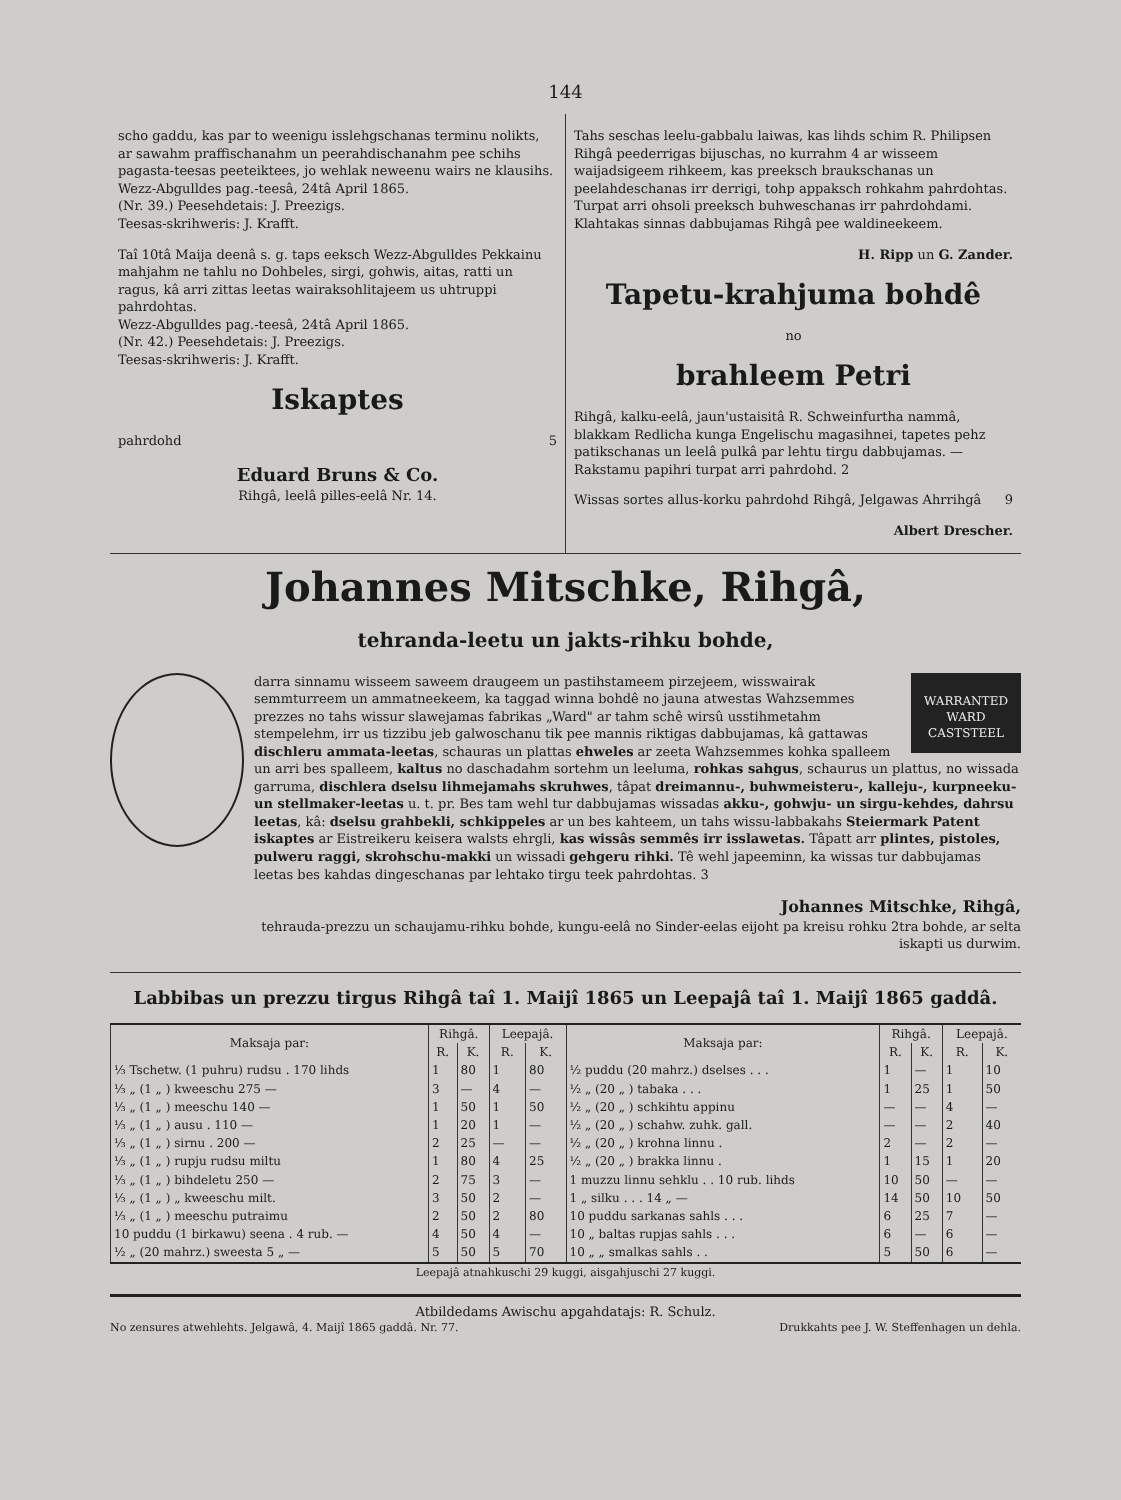144
scho gaddu, kas par to weenigu isslehgschanas terminu nolikts, ar sawahm praffischanahm un peerahdischanahm pee schihs pagasta-teesas peeteiktees, jo wehlak neweenu wairs ne klausihs.
Wezz-Abgulldes pag.-teesâ, 24tâ April 1865.
(Nr. 39.) Peesehdetais: J. Preezigs.
Teesas-skrihweris: J. Krafft.
Taî 10tâ Maija deenâ s. g. taps eeksch Wezz-Abgulldes Pekkainu mahjahm ne tahlu no Dohbeles, sirgi, gohwis, aitas, ratti un ragus, kâ arri zittas leetas wairaksohlitajeem us uhtruppi pahrdohtas.
Wezz-Abgulldes pag.-teesâ, 24tâ April 1865.
(Nr. 42.) Peesehdetais: J. Preezigs.
Teesas-skrihweris: J. Krafft.
Iskaptes
pahrdohd 5
Eduard Bruns & Co.
Rihgâ, leelâ pilles-eelâ Nr. 14.
Tahs seschas leelu-gabbalu laiwas, kas lihds schim R. Philipsen Rihgâ peederrigas bijuschas, no kurrahm 4 ar wisseem waijadsigeem rihkeem, kas preeksch braukschanas un peelahdeschanas irr derrigi, tohp appaksch rohkahm pahrdohtas. Turpat arri ohsoli preeksch buhweschanas irr pahrdohdami. Klahtakas sinnas dabbujamas Rihgâ pee waldineekeem.
H. Ripp un G. Zander.
Tapetu-krahjuma bohdê
no
brahleem Petri
Rihgâ, kalku-eelâ, jaun'ustaisitâ R. Schweinfurtha nammâ, blakkam Redlicha kunga Engelischu magasihnei, tapetes pehz patikschanas un leelâ pulkâ par lehtu tirgu dabbujamas. — Rakstamu papihri turpat arri pahrdohd. 2
Wissas sortes allus-korku pahrdohd Rihgâ, Jelgawas Ahrrihgâ 9
Albert Drescher.
Johannes Mitschke, Rihgâ,
tehranda-leetu un jakts-rihku bohde,
WARRANTED
WARD
CASTSTEEL
darra sinnamu wisseem saweem draugeem un pastihstameem pirzejeem, wisswairak semmturreem un ammatneekeem, ka taggad winna bohdê no jauna atwestas Wahzsemmes prezzes no tahs wissur slawejamas fabrikas „Ward" ar tahm schê wirsû usstihmetahm stempelehm, irr us tizzibu jeb galwoschanu tik pee mannis riktigas dabbujamas, kâ gattawas dischleru ammata-leetas, schauras un plattas ehweles ar zeeta Wahzsemmes kohka spalleem un arri bes spalleem, kaltus no daschadahm sortehm un leeluma, rohkas sahgus, schaurus un plattus, no wissada garruma, dischlera dselsu lihmejamahs skruhwes, tâpat dreimannu-, buhwmeisteru-, kalleju-, kurpneeku- un stellmaker-leetas u. t. pr. Bes tam wehl tur dabbujamas wissadas akku-, gohwju- un sirgu-kehdes, dahrsu leetas, kâ: dselsu grahbekli, schkippeles ar un bes kahteem, un tahs wissu-labbakahs Steiermark Patent iskaptes ar Eistreikeru keisera walsts ehrgli, kas wissâs semmês irr isslawetas. Tâpatt arr plintes, pistoles, pulweru raggi, skrohschu-makki un wissadi gehgeru rihki. Tê wehl japeeminn, ka wissas tur dabbujamas leetas bes kahdas dingeschanas par lehtako tirgu teek pahrdohtas. 3
Johannes Mitschke, Rihgâ,
tehrauda-prezzu un schaujamu-rihku bohde, kungu-eelâ no Sinder-eelas eijoht pa kreisu rohku 2tra bohde, ar selta iskapti us durwim.
Labbibas un prezzu tirgus Rihgâ taî 1. Maijî 1865 un Leepajâ taî 1. Maijî 1865 gaddâ.
| Maksaja par: | Rihgâ. | | Leepajâ. | |
| --- | --- | --- | --- | --- |
| | R. | K. | R. | K. |
| ⅓ Tschetw. (1 puhru) rudsu . 170 lihds | 1 | 80 | 1 | 80 |
| ⅓ „ (1 „ ) kweeschu 275 — | 3 | — | 4 | — |
| ⅓ „ (1 „ ) meeschu 140 — | 1 | 50 | 1 | 50 |
| ⅓ „ (1 „ ) ausu . 110 — | 1 | 20 | 1 | — |
| ⅓ „ (1 „ ) sirnu . 200 — | 2 | 25 | — | — |
| ⅓ „ (1 „ ) rupju rudsu miltu | 1 | 80 | 4 | 25 |
| ⅓ „ (1 „ ) bihdeletu 250 — | 2 | 75 | 3 | — |
| ⅓ „ (1 „ ) „ kweeschu milt. | 3 | 50 | 2 | — |
| ⅓ „ (1 „ ) meeschu putraimu | 2 | 50 | 2 | 80 |
| 10 puddu (1 birkawu) seena . 4 rub. — | 4 | 50 | 4 | — |
| ½ „ (20 mahrz.) sweesta 5 „ — | 5 | 50 | 5 | 70 |
| Maksaja par: | Rihgâ. | | Leepajâ. | |
| --- | --- | --- | --- | --- |
| | R. | K. | R. | K. |
| ½ puddu (20 mahrz.) dselses . . . | 1 | — | 1 | 10 |
| ½ „ (20 „ ) tabaka . . . | 1 | 25 | 1 | 50 |
| ½ „ (20 „ ) schkihtu appinu | — | — | 4 | — |
| ½ „ (20 „ ) schahw. zuhk. gall. | — | — | 2 | 40 |
| ½ „ (20 „ ) krohna linnu . | 2 | — | 2 | — |
| ½ „ (20 „ ) brakka linnu . | 1 | 15 | 1 | 20 |
| 1 muzzu linnu sehklu . . 10 rub. lihds | 10 | 50 | — | — |
| 1 „ silku . . . 14 „ — | 14 | 50 | 10 | 50 |
| 10 puddu sarkanas sahls . . . | 6 | 25 | 7 | — |
| 10 „ baltas rupjas sahls . . . | 6 | — | 6 | — |
| 10 „ „ smalkas sahls . . | 5 | 50 | 6 | — |
Leepajâ atnahkuschi 29 kuggi, aisgahjuschi 27 kuggi.
Atbildedams Awischu apgahdatajs: R. Schulz.
No zensures atwehlehts. Jelgawâ, 4. Maijî 1865 gaddâ. Nr. 77. Drukkahts pee J. W. Steffenhagen un dehla.